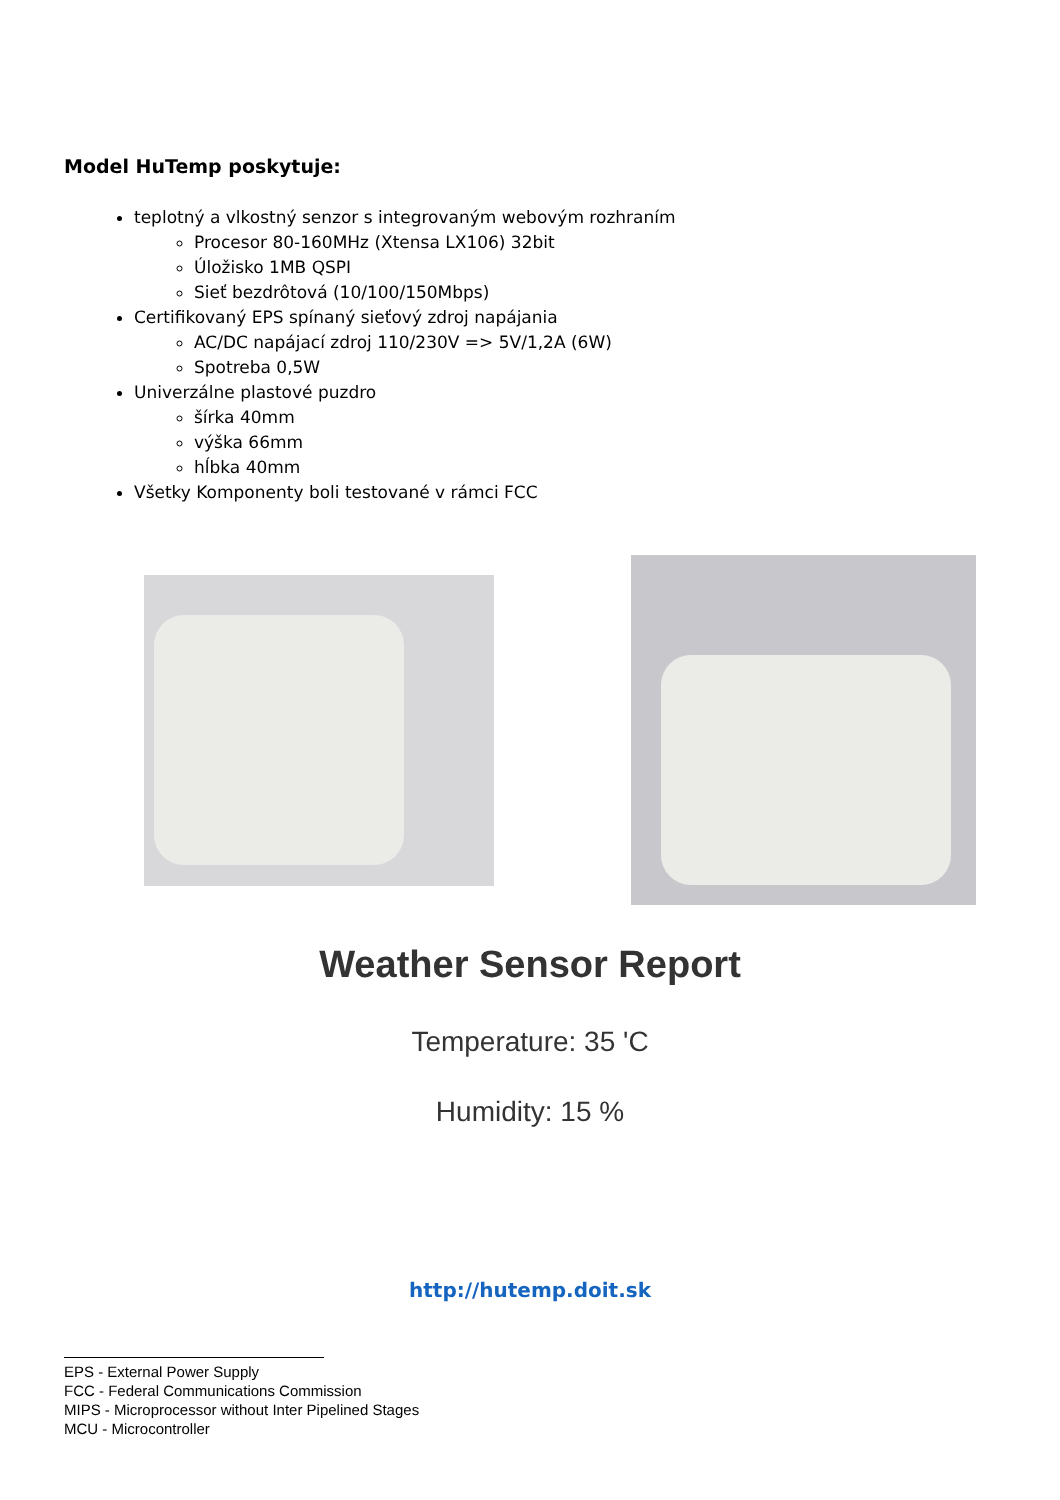Model HuTemp poskytuje:
teplotný a vlkostný senzor s integrovaným webovým rozhraním
Procesor 80-160MHz (Xtensa LX106) 32bit
Úložisko 1MB QSPI
Sieť bezdrôtová (10/100/150Mbps)
Certifikovaný EPS spínaný sieťový zdroj napájania
AC/DC napájací zdroj 110/230V => 5V/1,2A (6W)
Spotreba 0,5W
Univerzálne plastové puzdro
šírka 40mm
výška 66mm
hĺbka 40mm
Všetky Komponenty boli testované v rámci FCC
Weather Sensor Report
Temperature: 35 'C
Humidity: 15 %
http://hutemp.doit.sk
EPS - External Power Supply
FCC - Federal Communications Commission
MIPS - Microprocessor without Inter Pipelined Stages
MCU - Microcontroller